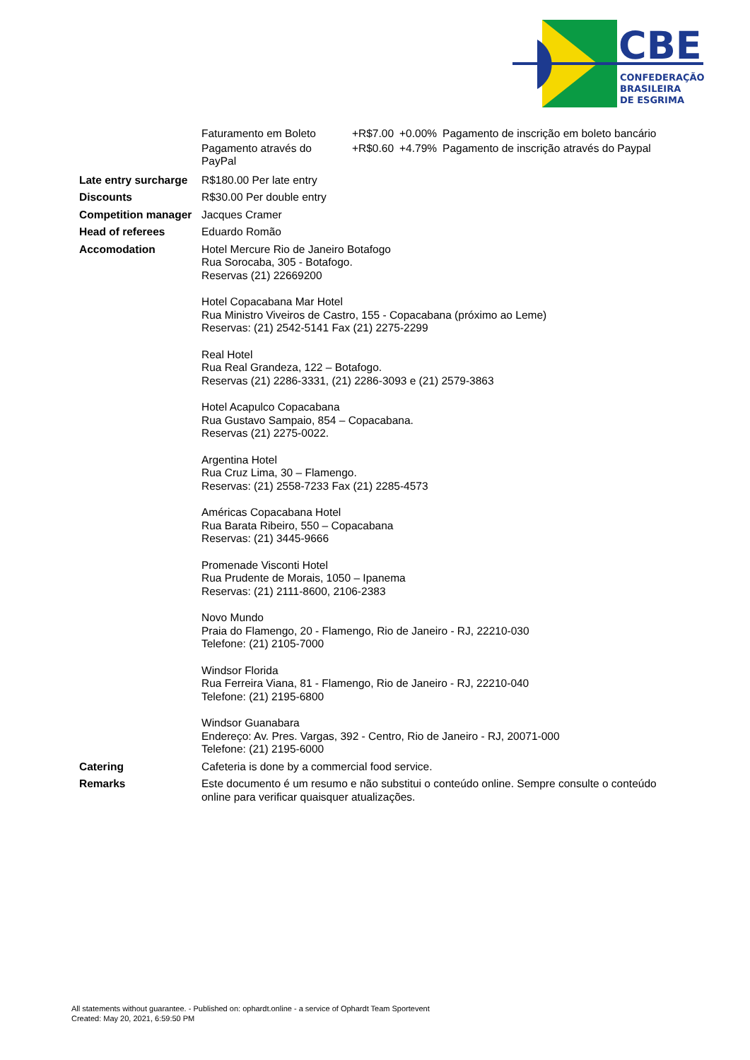CBE
CONFEDERAÇÃO
BRASILEIRA
DE ESGRIMA
| | / Faturamento em Boleto / +R$7.00 / +0.00% / Pagamento de inscrição em boleto bancário / / Pagamento através do PayPal / +R$0.60 / +4.79% / Pagamento de inscrição através do Paypal / |
| Late entry surcharge | R$180.00 Per late entry |
| Discounts | R$30.00 Per double entry |
| Competition manager | Jacques Cramer |
| Head of referees | Eduardo Romão |
| Accomodation | Hotel Mercure Rio de Janeiro Botafogo Rua Sorocaba, 305 - Botafogo. Reservas (21) 22669200 Hotel Copacabana Mar Hotel Rua Ministro Viveiros de Castro, 155 - Copacabana (próximo ao Leme) Reservas: (21) 2542-5141 Fax (21) 2275-2299 Real Hotel Rua Real Grandeza, 122 – Botafogo. Reservas (21) 2286-3331, (21) 2286-3093 e (21) 2579-3863 Hotel Acapulco Copacabana Rua Gustavo Sampaio, 854 – Copacabana. Reservas (21) 2275-0022. Argentina Hotel Rua Cruz Lima, 30 – Flamengo. Reservas: (21) 2558-7233 Fax (21) 2285-4573 Américas Copacabana Hotel Rua Barata Ribeiro, 550 – Copacabana Reservas: (21) 3445-9666 Promenade Visconti Hotel Rua Prudente de Morais, 1050 – Ipanema Reservas: (21) 2111-8600, 2106-2383 Novo Mundo Praia do Flamengo, 20 - Flamengo, Rio de Janeiro - RJ, 22210-030 Telefone: (21) 2105-7000 Windsor Florida Rua Ferreira Viana, 81 - Flamengo, Rio de Janeiro - RJ, 22210-040 Telefone: (21) 2195-6800 Windsor Guanabara Endereço: Av. Pres. Vargas, 392 - Centro, Rio de Janeiro - RJ, 20071-000 Telefone: (21) 2195-6000 |
| Catering | Cafeteria is done by a commercial food service. |
| Remarks | Este documento é um resumo e não substitui o conteúdo online. Sempre consulte o conteúdo online para verificar quaisquer atualizações. |
All statements without guarantee. - Published on: ophardt.online - a service of Ophardt Team Sportevent
Created: May 20, 2021, 6:59:50 PM